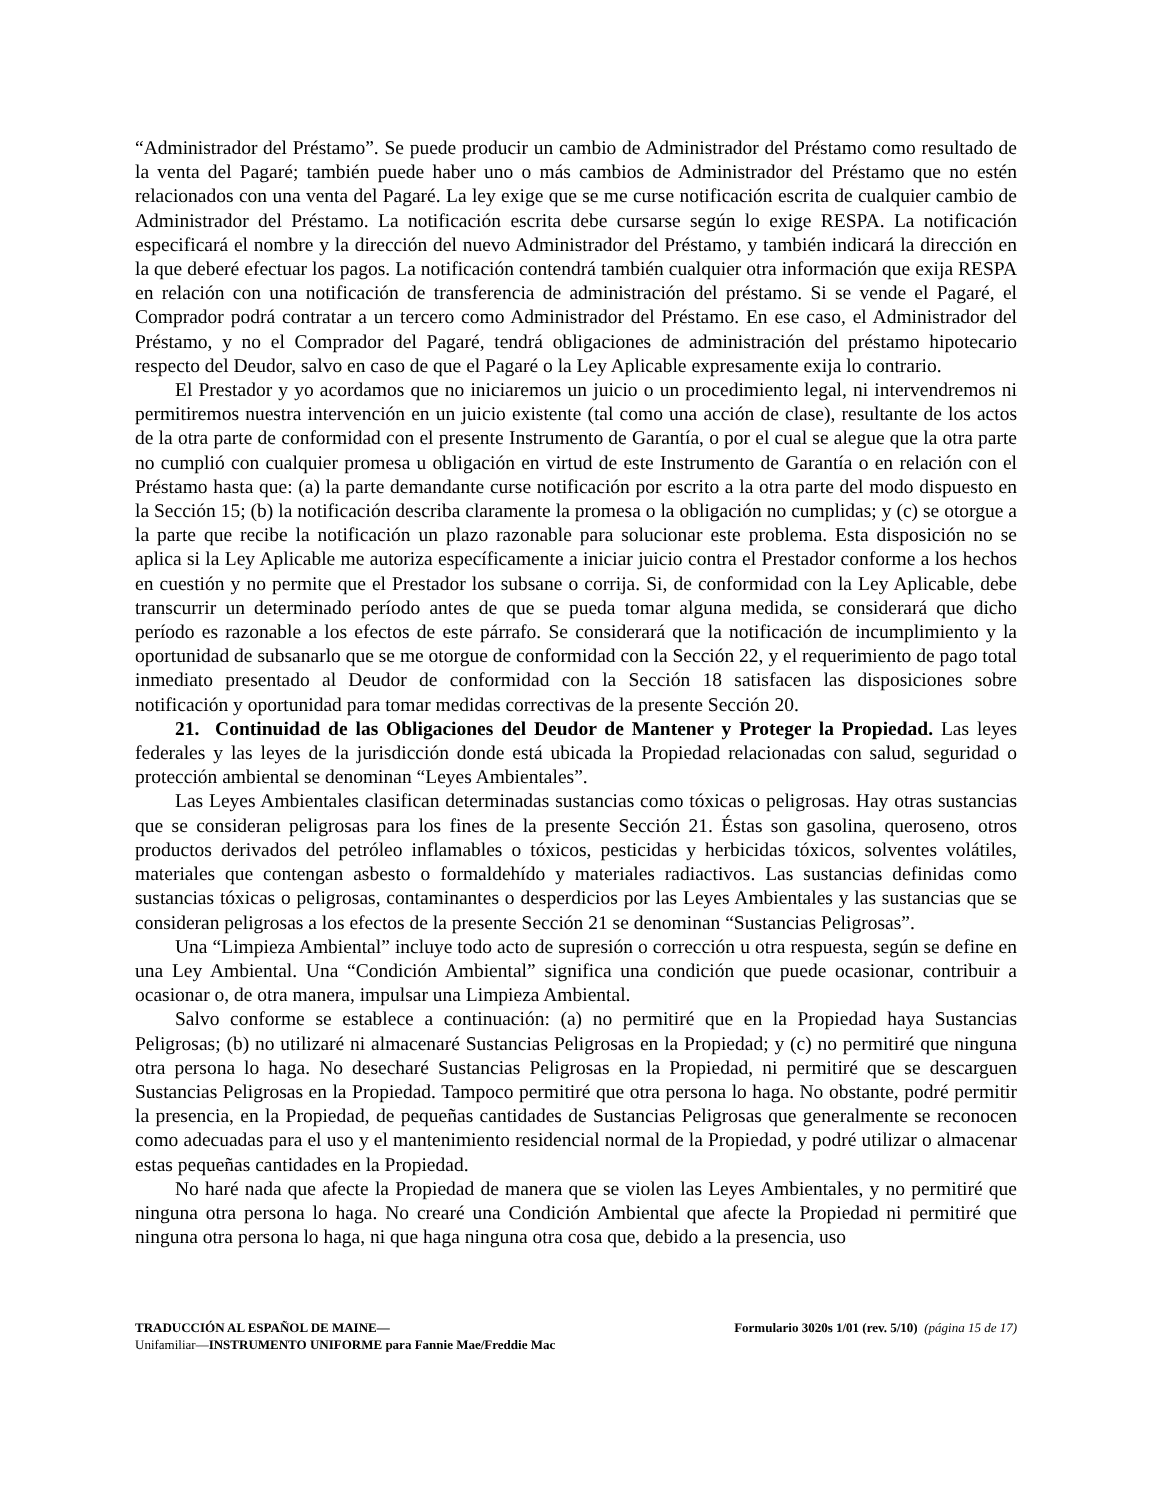“Administrador del Préstamo”. Se puede producir un cambio de Administrador del Préstamo como resultado de la venta del Pagaré; también puede haber uno o más cambios de Administrador del Préstamo que no estén relacionados con una venta del Pagaré. La ley exige que se me curse notificación escrita de cualquier cambio de Administrador del Préstamo. La notificación escrita debe cursarse según lo exige RESPA. La notificación especificará el nombre y la dirección del nuevo Administrador del Préstamo, y también indicará la dirección en la que deberé efectuar los pagos. La notificación contendrá también cualquier otra información que exija RESPA en relación con una notificación de transferencia de administración del préstamo. Si se vende el Pagaré, el Comprador podrá contratar a un tercero como Administrador del Préstamo. En ese caso, el Administrador del Préstamo, y no el Comprador del Pagaré, tendrá obligaciones de administración del préstamo hipotecario respecto del Deudor, salvo en caso de que el Pagaré o la Ley Aplicable expresamente exija lo contrario.
El Prestador y yo acordamos que no iniciaremos un juicio o un procedimiento legal, ni intervendremos ni permitiremos nuestra intervención en un juicio existente (tal como una acción de clase), resultante de los actos de la otra parte de conformidad con el presente Instrumento de Garantía, o por el cual se alegue que la otra parte no cumplió con cualquier promesa u obligación en virtud de este Instrumento de Garantía o en relación con el Préstamo hasta que: (a) la parte demandante curse notificación por escrito a la otra parte del modo dispuesto en la Sección 15; (b) la notificación describa claramente la promesa o la obligación no cumplidas; y (c) se otorgue a la parte que recibe la notificación un plazo razonable para solucionar este problema. Esta disposición no se aplica si la Ley Aplicable me autoriza específicamente a iniciar juicio contra el Prestador conforme a los hechos en cuestión y no permite que el Prestador los subsane o corrija. Si, de conformidad con la Ley Aplicable, debe transcurrir un determinado período antes de que se pueda tomar alguna medida, se considerará que dicho período es razonable a los efectos de este párrafo. Se considerará que la notificación de incumplimiento y la oportunidad de subsanarlo que se me otorgue de conformidad con la Sección 22, y el requerimiento de pago total inmediato presentado al Deudor de conformidad con la Sección 18 satisfacen las disposiciones sobre notificación y oportunidad para tomar medidas correctivas de la presente Sección 20.
21. Continuidad de las Obligaciones del Deudor de Mantener y Proteger la Propiedad. Las leyes federales y las leyes de la jurisdicción donde está ubicada la Propiedad relacionadas con salud, seguridad o protección ambiental se denominan “Leyes Ambientales”.
Las Leyes Ambientales clasifican determinadas sustancias como tóxicas o peligrosas. Hay otras sustancias que se consideran peligrosas para los fines de la presente Sección 21. Éstas son gasolina, queroseno, otros productos derivados del petróleo inflamables o tóxicos, pesticidas y herbicidas tóxicos, solventes volátiles, materiales que contengan asbesto o formaldehído y materiales radiactivos. Las sustancias definidas como sustancias tóxicas o peligrosas, contaminantes o desperdicios por las Leyes Ambientales y las sustancias que se consideran peligrosas a los efectos de la presente Sección 21 se denominan “Sustancias Peligrosas”.
Una “Limpieza Ambiental” incluye todo acto de supresión o corrección u otra respuesta, según se define en una Ley Ambiental. Una “Condición Ambiental” significa una condición que puede ocasionar, contribuir a ocasionar o, de otra manera, impulsar una Limpieza Ambiental.
Salvo conforme se establece a continuación: (a) no permitiré que en la Propiedad haya Sustancias Peligrosas; (b) no utilizaré ni almacenaré Sustancias Peligrosas en la Propiedad; y (c) no permitiré que ninguna otra persona lo haga. No desecharé Sustancias Peligrosas en la Propiedad, ni permitiré que se descarguen Sustancias Peligrosas en la Propiedad. Tampoco permitiré que otra persona lo haga. No obstante, podré permitir la presencia, en la Propiedad, de pequeñas cantidades de Sustancias Peligrosas que generalmente se reconocen como adecuadas para el uso y el mantenimiento residencial normal de la Propiedad, y podré utilizar o almacenar estas pequeñas cantidades en la Propiedad.
No haré nada que afecte la Propiedad de manera que se violen las Leyes Ambientales, y no permitiré que ninguna otra persona lo haga. No crearé una Condición Ambiental que afecte la Propiedad ni permitiré que ninguna otra persona lo haga, ni que haga ninguna otra cosa que, debido a la presencia, uso
TRADUCCIÓN AL ESPAÑOL DE MAINE—
Unifamiliar—INSTRUMENTO UNIFORME para Fannie Mae/Freddie Mac
Formulario 3020s 1/01 (rev. 5/10) (página 15 de 17)